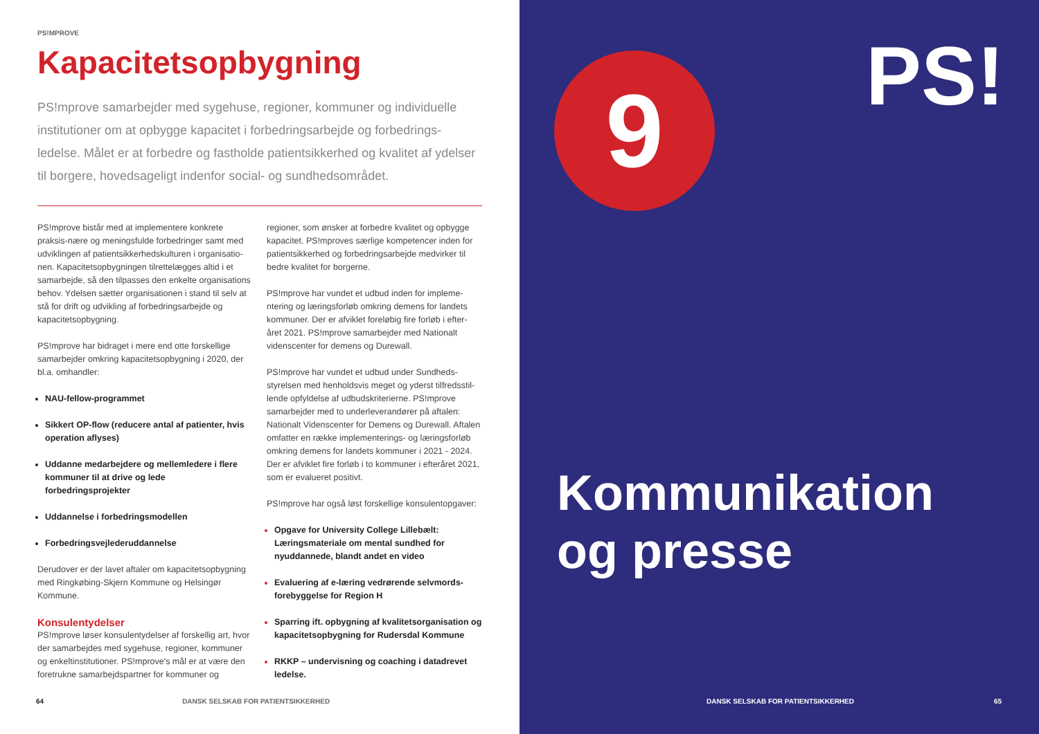PS!MPROVE
Kapacitetsopbygning
PS!mprove samarbejder med sygehuse, regioner, kommuner og individuelle institutioner om at opbygge kapacitet i forbedringsarbejde og forbedrings-ledelse. Målet er at forbedre og fastholde patientsikkerhed og kvalitet af ydelser til borgere, hovedsageligt indenfor social- og sundhedsområdet.
PS!mprove bistår med at implementere konkrete praksis-nære og meningsfulde forbedringer samt med udviklingen af patientsikkerhedskulturen i organisatio-nen. Kapacitetsopbygningen tilrettelægges altid i et samarbejde, så den tilpasses den enkelte organisations behov. Ydelsen sætter organisationen i stand til selv at stå for drift og udvikling af forbedringsarbejde og kapacitetsopbygning.
PS!mprove har bidraget i mere end otte forskellige samarbejder omkring kapacitetsopbygning i 2020, der bl.a. omhandler:
NAU-fellow-programmet
Sikkert OP-flow (reducere antal af patienter, hvis operation aflyses)
Uddanne medarbejdere og mellemledere i flere kommuner til at drive og lede forbedringsprojekter
Uddannelse i forbedringsmodellen
Forbedringsvejlederuddannelse
Derudover er der lavet aftaler om kapacitetsopbygning med Ringkøbing-Skjern Kommune og Helsingør Kommune.
Konsulentydelser
PS!mprove løser konsulentydelser af forskellig art, hvor der samarbejdes med sygehuse, regioner, kommuner og enkeltinstitutioner. PS!mprove's mål er at være den foretrukne samarbejdspartner for kommuner og regioner, som ønsker at forbedre kvalitet og opbygge kapacitet. PS!mproves særlige kompetencer inden for patientsikkerhed og forbedringsarbejde medvirker til bedre kvalitet for borgerne.
PS!mprove har vundet et udbud inden for impleme-ntering og læringsforløb omkring demens for landets kommuner. Der er afviklet foreløbig fire forløb i efter-året 2021. PS!mprove samarbejder med Nationalt videnscenter for demens og Durewall.
PS!mprove har vundet et udbud under Sundheds-styrelsen med henholdsvis meget og yderst tilfredsstil-lende opfyldelse af udbudskriterierne. PS!mprove samarbejder med to underleverandører på aftalen: Nationalt Videnscenter for Demens og Durewall. Aftalen omfatter en række implementerings- og læringsforløb omkring demens for landets kommuner i 2021 - 2024. Der er afviklet fire forløb i to kommuner i efteråret 2021, som er evalueret positivt.
PS!mprove har også løst forskellige konsulentopgaver:
Opgave for University College Lillebælt: Læringsmateriale om mental sundhed for nyuddannede, blandt andet en video
Evaluering af e-læring vedrørende selvmords-forebyggelse for Region H
Sparring ift. opbygning af kvalitetsorganisation og kapacitetsopbygning for Rudersdal Kommune
RKKP – undervisning og coaching i datadrevet ledelse.
64 DANSK SELSKAB FOR PATIENTSIKKERHED
9 PS!
Kommunikation
og presse
DANSK SELSKAB FOR PATIENTSIKKERHED 65